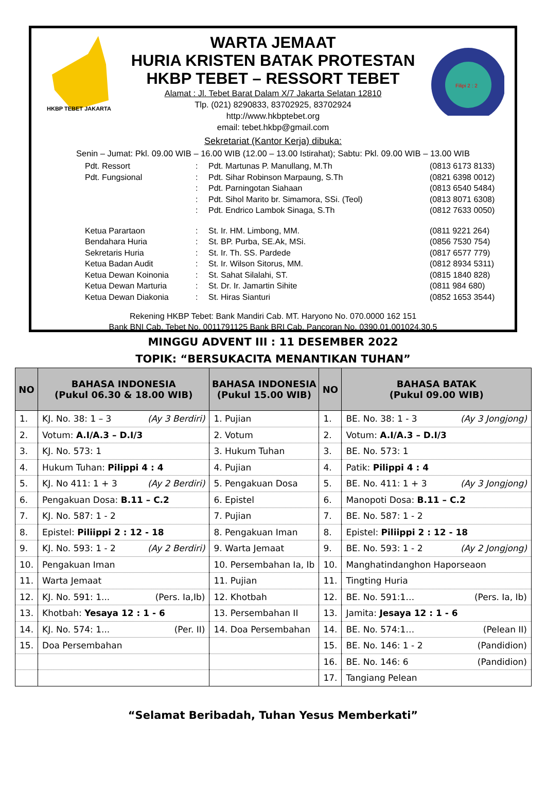HKBP TEBET JAKARTA
WARTA JEMAAT
HURIA KRISTEN BATAK PROTESTAN
HKBP TEBET – RESSORT TEBET
Alamat : Jl. Tebet Barat Dalam X/7 Jakarta Selatan 12810
Tlp. (021) 8290833, 83702925, 83702924
http://www.hkbptebet.org
email: tebet.hkbp@gmail.com
Filipi 2 : 2
Sekretariat (Kantor Kerja) dibuka:
Senin – Jumat: Pkl. 09.00 WIB – 16.00 WIB (12.00 – 13.00 Istirahat); Sabtu: Pkl. 09.00 WIB – 13.00 WIB
| Pdt. Ressort | : | Pdt. Martunas P. Manullang, M.Th | (0813 6173 8133) |
| Pdt. Fungsional | : | Pdt. Sihar Robinson Marpaung, S.Th | (0821 6398 0012) |
| | : | Pdt. Parningotan Siahaan | (0813 6540 5484) |
| | : | Pdt. Sihol Marito br. Simamora, SSi. (Teol) | (0813 8071 6308) |
| | : | Pdt. Endrico Lambok Sinaga, S.Th | (0812 7633 0050) |
| Ketua Parartaon | : | St. Ir. HM. Limbong, MM. | (0811 9221 264) |
| Bendahara Huria | : | St. BP. Purba, SE.Ak, MSi. | (0856 7530 754) |
| Sekretaris Huria | : | St. Ir. Th. SS. Pardede | (0817 6577 779) |
| Ketua Badan Audit | : | St. Ir. Wilson Sitorus, MM. | (0812 8934 5311) |
| Ketua Dewan Koinonia | : | St. Sahat Silalahi, ST. | (0815 1840 828) |
| Ketua Dewan Marturia | : | St. Dr. Ir. Jamartin Sihite | (0811 984 680) |
| Ketua Dewan Diakonia | : | St. Hiras Sianturi | (0852 1653 3544) |
Rekening HKBP Tebet: Bank Mandiri Cab. MT. Haryono No. 070.0000 162 151
Bank BNI Cab. Tebet No. 0011791125 Bank BRI Cab. Pancoran No. 0390.01.001024.30.5
MINGGU ADVENT III : 11 DESEMBER 2022
TOPIK: “BERSUKACITA MENANTIKAN TUHAN”
| NO | BAHASA INDONESIA (Pukul 06.30 & 18.00 WIB) | BAHASA INDONESIA (Pukul 15.00 WIB) | NO | BAHASA BATAK (Pukul 09.00 WIB) |
| --- | --- | --- | --- | --- |
| 1. | KJ. No. 38: 1 – 3 (Ay 3 Berdiri) | 1. Pujian | 1. | BE. No. 38: 1 - 3 (Ay 3 Jongjong) |
| 2. | Votum: A.I/A.3 – D.I/3 | 2. Votum | 2. | Votum: A.I/A.3 – D.I/3 |
| 3. | KJ. No. 573: 1 | 3. Hukum Tuhan | 3. | BE. No. 573: 1 |
| 4. | Hukum Tuhan: Pilippi 4 : 4 | 4. Pujian | 4. | Patik: Pilippi 4 : 4 |
| 5. | KJ. No 411: 1 + 3 (Ay 2 Berdiri) | 5. Pengakuan Dosa | 5. | BE. No. 411: 1 + 3 (Ay 3 Jongjong) |
| 6. | Pengakuan Dosa: B.11 – C.2 | 6. Epistel | 6. | Manopoti Dosa: B.11 – C.2 |
| 7. | KJ. No. 587: 1 - 2 | 7. Pujian | 7. | BE. No. 587: 1 - 2 |
| 8. | Epistel: Piliippi 2 : 12 - 18 | 8. Pengakuan Iman | 8. | Epistel: Piliippi 2 : 12 - 18 |
| 9. | KJ. No. 593: 1 - 2 (Ay 2 Berdiri) | 9. Warta Jemaat | 9. | BE. No. 593: 1 - 2 (Ay 2 Jongjong) |
| 10. | Pengakuan Iman | 10. Persembahan Ia, Ib | 10. | Manghatindanghon Haporseaon |
| 11. | Warta Jemaat | 11. Pujian | 11. | Tingting Huria |
| 12. | KJ. No. 591: 1... (Pers. Ia,Ib) | 12. Khotbah | 12. | BE. No. 591:1… (Pers. Ia, Ib) |
| 13. | Khotbah: Yesaya 12 : 1 - 6 | 13. Persembahan II | 13. | Jamita: Jesaya 12 : 1 - 6 |
| 14. | KJ. No. 574: 1... (Per. II) | 14. Doa Persembahan | 14. | BE. No. 574:1… (Pelean II) |
| 15. | Doa Persembahan | | 15. | BE. No. 146: 1 - 2 (Pandidion) |
| | | | 16. | BE. No. 146: 6 (Pandidion) |
| | | | 17. | Tangiang Pelean |
“Selamat Beribadah, Tuhan Yesus Memberkati”